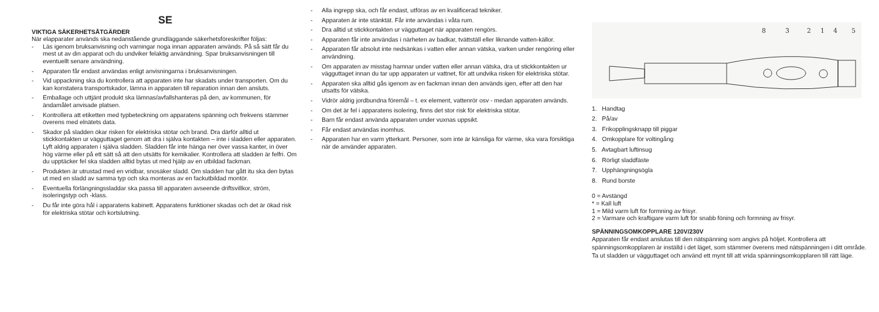SE
VIKTIGA SÄKERHETSÅTGÄRDER
När elapparater används ska nedanstående grundläggande säkerhetsföreskrifter följas:
- Läs igenom bruksanvisning och varningar noga innan apparaten används. På så sätt får du mest ut av din apparat och du undviker felaktig användning. Spar bruksanvisningen till eventuellt senare användning.
- Apparaten får endast användas enligt anvisningarna i bruksanvisningen.
- Vid uppackning ska du kontrollera att apparaten inte har skadats under transporten. Om du kan konstatera transportskador, lämna in apparaten till reparation innan den ansluts.
- Emballage och uttjänt produkt ska lämnas/avfallshanteras på den, av kommunen, för ändamålet anvisade platsen.
- Kontrollera att etiketten med typbeteckning om apparatens spänning och frekvens stämmer överens med elnätets data.
- Skador på sladden ökar risken för elektriska stötar och brand. Dra därför alltid ut stickkontakten ur vägguttaget genom att dra i själva kontakten – inte i sladden eller apparaten. Lyft aldrig apparaten i själva sladden. Sladden får inte hänga ner över vassa kanter, in över hög värme eller på ett sätt så att den utsätts för kemikalier. Kontrollera att sladden är felfri. Om du upptäcker fel ska sladden alltid bytas ut med hjälp av en utbildad fackman.
- Produkten är utrustad med en vridbar, snosäker sladd. Om sladden har gått itu ska den bytas ut med en sladd av samma typ och ska monteras av en fackutbildad montör.
- Eventuella förlängningssladdar ska passa till apparaten avseende driftsvillkor, ström, isoleringstyp och -klass.
- Du får inte göra hål i apparatens kabinett. Apparatens funktioner skadas och det är ökad risk för elektriska stötar och kortslutning.
- Alla ingrepp ska, och får endast, utföras av en kvalificerad tekniker.
- Apparaten är inte stänktät. Får inte användas i våta rum.
- Dra alltid ut stickkontakten ur vägguttaget när apparaten rengörs.
- Apparaten får inte användas i närheten av badkar, tvättställ eller liknande vatten-källor.
- Apparaten får absolut inte nedsänkas i vatten eller annan vätska, varken under rengöring eller användning.
- Om apparaten av misstag hamnar under vatten eller annan vätska, dra ut stickkontakten ur vägguttaget innan du tar upp apparaten ur vattnet, för att undvika risken för elektriska stötar.
- Apparaten ska alltid gås igenom av en fackman innan den används igen, efter att den har utsatts för vätska.
- Vidrör aldrig jordbundna föremål – t. ex element, vattenrör osv - medan apparaten används.
- Om det är fel i apparatens isolering, finns det stor risk för elektriska stötar.
- Barn får endast använda apparaten under vuxnas uppsikt.
- Får endast användas inomhus.
- Apparaten har en varm ytterkant. Personer, som inte är känsliga för värme, ska vara försiktiga när de använder apparaten.
8
3
2
1
4
5
1. Handtag
2. På/av
3. Frikopplingsknapp till piggar
4. Omkopplare för voltingång
5. Avtagbart luftinsug
6. Rörligt sladdfäste
7. Upphängningsögla
8. Rund borste
0 = Avstängd
* = Kall luft
1 = Mild varm luft för formning av frisyr.
2 = Varmare och kraftigare varm luft för snabb föning och formning av frisyr.
SPÄNNINGSOMKOPPLARE 120V/230V
Apparaten får endast anslutas till den nätspänning som angivs på höljet. Kontrollera att spänningsomkopplaren är inställd i det läget, som stämmer överens med nätspänningen i ditt område.
Ta ut sladden ur vägguttaget och använd ett mynt till att vrida spänningsomkopplaren till rätt läge.